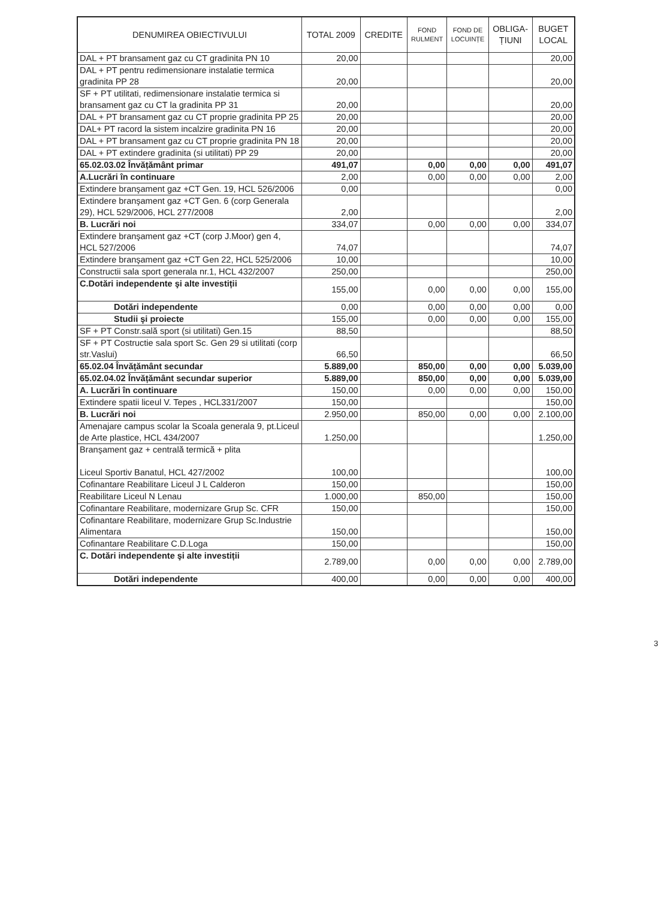| DENUMIREA OBIECTIVULUI | TOTAL 2009 | CREDITE | FOND RULMENT | FOND DE LOCUINȚE | OBLIGA- ȚIUNI | BUGET LOCAL |
| --- | --- | --- | --- | --- | --- | --- |
| DAL + PT bransament gaz cu CT gradinita PN 10 | 20,00 | | | | | 20,00 |
| DAL + PT pentru redimensionare instalatie termica gradinita PP 28 | 20,00 | | | | | 20,00 |
| SF + PT utilitati, redimensionare instalatie termica si bransament gaz cu CT la gradinita PP 31 | 20,00 | | | | | 20,00 |
| DAL + PT bransament gaz cu CT proprie gradinita PP 25 | 20,00 | | | | | 20,00 |
| DAL+ PT racord la sistem incalzire gradinita PN 16 | 20,00 | | | | | 20,00 |
| DAL + PT bransament gaz cu CT proprie gradinita PN 18 | 20,00 | | | | | 20,00 |
| DAL + PT extindere gradinita (si utilitati) PP 29 | 20,00 | | | | | 20,00 |
| 65.02.03.02 Învățământ primar | 491,07 | | 0,00 | 0,00 | 0,00 | 491,07 |
| A.Lucrări în continuare | 2,00 | | 0,00 | 0,00 | 0,00 | 2,00 |
| Extindere branşament gaz +CT Gen. 19, HCL 526/2006 | 0,00 | | | | | 0,00 |
| Extindere branşament gaz +CT Gen. 6 (corp Generala 29), HCL 529/2006, HCL 277/2008 | 2,00 | | | | | 2,00 |
| B. Lucrări noi | 334,07 | | 0,00 | 0,00 | 0,00 | 334,07 |
| Extindere branşament gaz +CT (corp J.Moor) gen 4, HCL 527/2006 | 74,07 | | | | | 74,07 |
| Extindere branşament gaz +CT Gen 22, HCL 525/2006 | 10,00 | | | | | 10,00 |
| Constructii sala sport generala nr.1, HCL 432/2007 | 250,00 | | | | | 250,00 |
| C.Dotări independente şi alte investiții | 155,00 | | 0,00 | 0,00 | 0,00 | 155,00 |
| Dotări independente | 0,00 | | 0,00 | 0,00 | 0,00 | 0,00 |
| Studii şi proiecte | 155,00 | | 0,00 | 0,00 | 0,00 | 155,00 |
| SF + PT Constr.sală sport (si utilitati) Gen.15 | 88,50 | | | | | 88,50 |
| SF + PT Costructie sala sport Sc. Gen 29 si utilitati (corp str.Vaslui) | 66,50 | | | | | 66,50 |
| 65.02.04 Învățământ secundar | 5.889,00 | | 850,00 | 0,00 | 0,00 | 5.039,00 |
| 65.02.04.02 Învățământ secundar superior | 5.889,00 | | 850,00 | 0,00 | 0,00 | 5.039,00 |
| A. Lucrări în continuare | 150,00 | | 0,00 | 0,00 | 0,00 | 150,00 |
| Extindere spatii liceul V. Tepes , HCL331/2007 | 150,00 | | | | | 150,00 |
| B. Lucrări noi | 2.950,00 | | 850,00 | 0,00 | 0,00 | 2.100,00 |
| Amenajare campus scolar la Scoala generala 9, pt.Liceul de Arte plastice, HCL 434/2007 | 1.250,00 | | | | | 1.250,00 |
| Branşament gaz + centrală termică + plita Liceul Sportiv Banatul, HCL 427/2002 | 100,00 | | | | | 100,00 |
| Cofinantare Reabilitare Liceul J L Calderon | 150,00 | | | | | 150,00 |
| Reabilitare Liceul N Lenau | 1.000,00 | | 850,00 | | | 150,00 |
| Cofinantare Reabilitare, modernizare Grup Sc. CFR | 150,00 | | | | | 150,00 |
| Cofinantare Reabilitare, modernizare Grup Sc.Industrie Alimentara | 150,00 | | | | | 150,00 |
| Cofinantare Reabilitare C.D.Loga | 150,00 | | | | | 150,00 |
| C. Dotări independente şi alte investiții | 2.789,00 | | 0,00 | 0,00 | 0,00 | 2.789,00 |
| Dotări independente | 400,00 | | 0,00 | 0,00 | 0,00 | 400,00 |
3